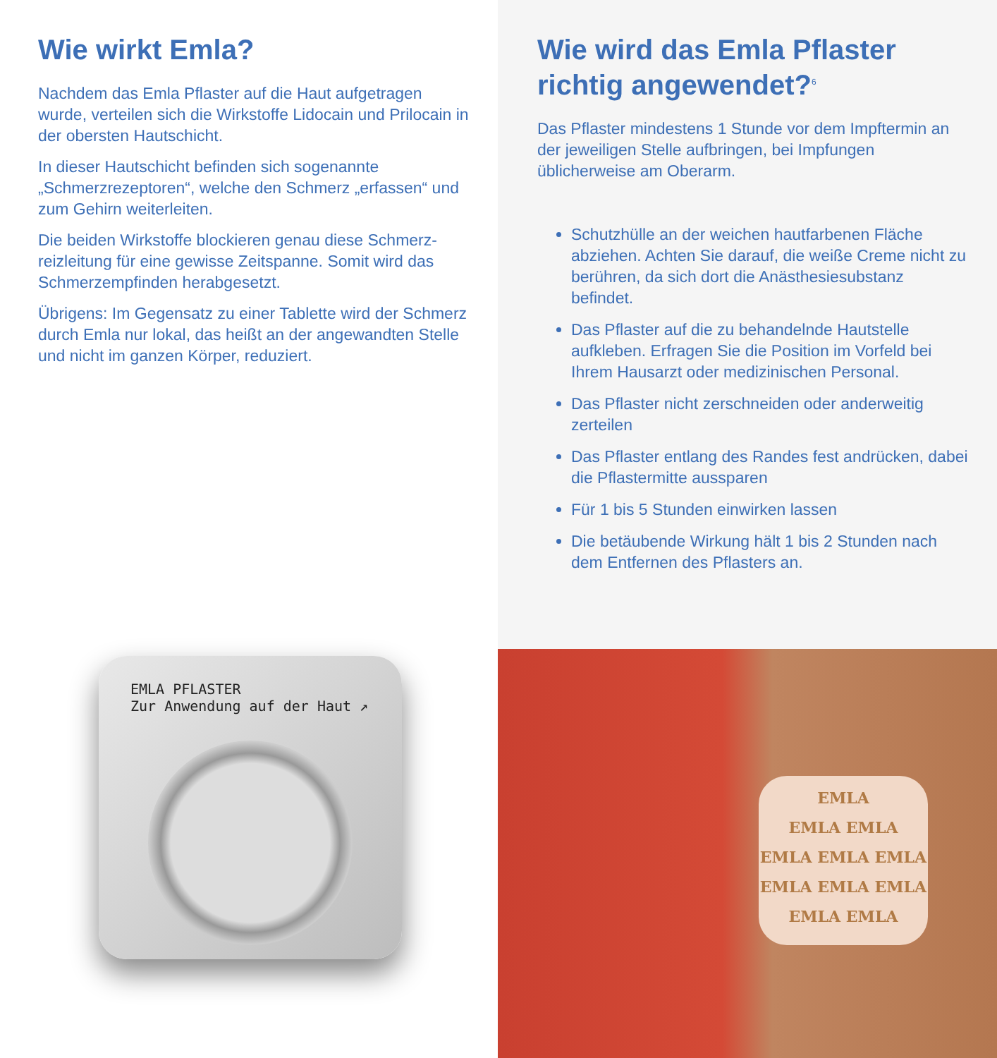Wie wirkt Emla?
Nachdem das Emla Pflaster auf die Haut aufgetragen wurde, verteilen sich die Wirkstoffe Lidocain und Prilocain in der obersten Hautschicht.
In dieser Hautschicht befinden sich sogenannte „Schmerzrezeptoren“, welche den Schmerz „erfassen“ und zum Gehirn weiterleiten.
Die beiden Wirkstoffe blockieren genau diese Schmerz­reizleitung für eine gewisse Zeitspanne. Somit wird das Schmerzempfinden herabgesetzt.
Übrigens: Im Gegensatz zu einer Tablette wird der Schmerz durch Emla nur lokal, das heißt an der angewandten Stelle und nicht im ganzen Körper, reduziert.
EMLA PFLASTER
Zur Anwendung auf der Haut ↗
Wie wird das Emla Pflaster richtig angewendet?<sup>6</sup>
Das Pflaster mindestens 1 Stunde vor dem Impftermin an der jeweiligen Stelle aufbringen, bei Impfungen üblicherweise am Oberarm.
Schutzhülle an der weichen hautfarbenen Fläche abziehen. Achten Sie darauf, die weiße Creme nicht zu berühren, da sich dort die Anästhesie­substanz befindet.
Das Pflaster auf die zu behandelnde Hautstelle aufkleben. Erfragen Sie die Position im Vorfeld bei Ihrem Hausarzt oder medizinischen Personal.
Das Pflaster nicht zerschneiden oder anderweitig zerteilen
Das Pflaster entlang des Randes fest andrücken, dabei die Pflastermitte aussparen
Für 1 bis 5 Stunden einwirken lassen
Die betäubende Wirkung hält 1 bis 2 Stunden nach dem Entfernen des Pflasters an.
EMLA
EMLA EMLA
EMLA EMLA EMLA
EMLA EMLA EMLA
EMLA EMLA